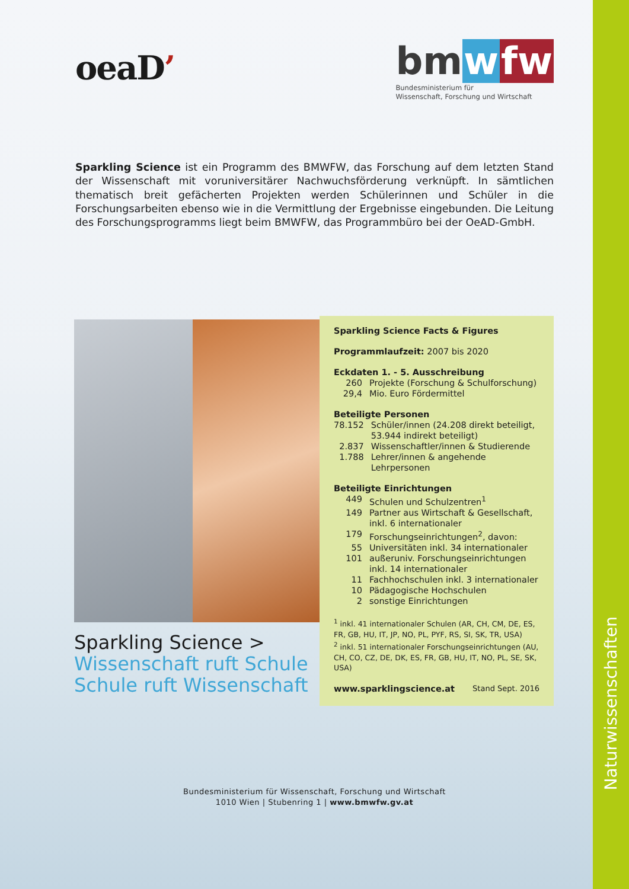Naturwissenschaften
oeaD’
bmwfw
Bundesministerium für
Wissenschaft, Forschung und Wirtschaft
Sparkling Science ist ein Programm des BMWFW, das Forschung auf dem letzten Stand der Wissenschaft mit voruniversitärer Nachwuchsförderung verknüpft. In sämtlichen thematisch breit gefächerten Projekten werden Schülerinnen und Schüler in die Forschungsarbeiten ebenso wie in die Vermittlung der Ergebnisse eingebunden. Die Leitung des Forschungsprogramms liegt beim BMWFW, das Programmbüro bei der OeAD-GmbH.
Sparkling Science >
Wissenschaft ruft Schule
Schule ruft Wissenschaft
Sparkling Science Facts & Figures
Programmlaufzeit: 2007 bis 2020
Eckdaten 1. - 5. Ausschreibung
| 260 | Projekte (Forschung & Schulforschung) |
| 29,4 | Mio. Euro Fördermittel |
Beteiligte Personen
| 78.152 | Schüler/innen (24.208 direkt beteiligt, 53.944 indirekt beteiligt) |
| 2.837 | Wissenschaftler/innen & Studierende |
| 1.788 | Lehrer/innen & angehende Lehrpersonen |
Beteiligte Einrichtungen
| 449 | Schulen und Schulzentren<sup>1</sup> |
| 149 | Partner aus Wirtschaft & Gesellschaft, inkl. 6 internationaler |
| 179 | Forschungseinrichtungen<sup>2</sup>, davon: |
| 55 | Universitäten inkl. 34 internationaler |
| 101 | außeruniv. Forschungseinrichtungen inkl. 14 internationaler |
| 11 | Fachhochschulen inkl. 3 internationaler |
| 10 | Pädagogische Hochschulen |
| 2 | sonstige Einrichtungen |
<sup>1</sup> inkl. 41 internationaler Schulen (AR, CH, CM, DE, ES, FR, GB, HU, IT, JP, NO, PL, PYF, RS, SI, SK, TR, USA)
<sup>2</sup> inkl. 51 internationaler Forschungseinrichtungen (AU, CH, CO, CZ, DE, DK, ES, FR, GB, HU, IT, NO, PL, SE, SK, USA)
www.sparklingscience.at Stand Sept. 2016
Bundesministerium für Wissenschaft, Forschung und Wirtschaft
1010 Wien | Stubenring 1 | www.bmwfw.gv.at